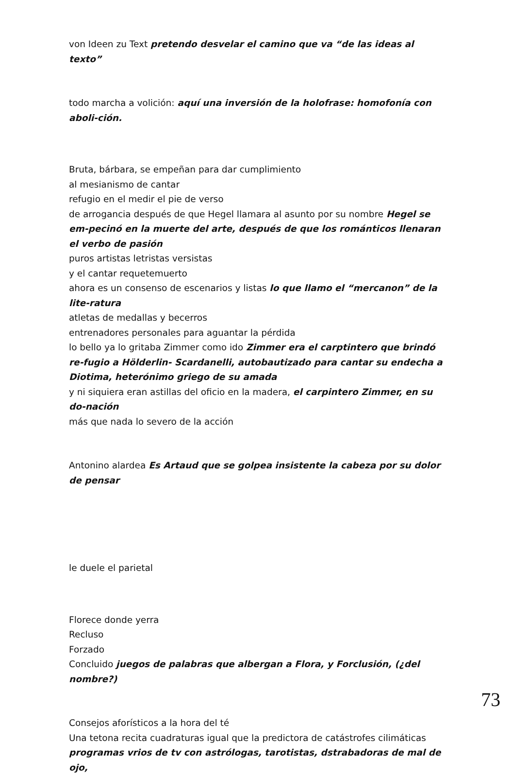von Ideen zu Text pretendo desvelar el camino que va “de las ideas al texto”
todo marcha a volición: aquí una inversión de la holofrase: homofonía con aboli-ción.
Bruta, bárbara, se empeñan para dar cumplimiento
al mesianismo de cantar
refugio en el medir el pie de verso
de arrogancia después de que Hegel llamara al asunto por su nombre Hegel se em-pecinó en la muerte del arte, después de que los románticos llenaran el verbo de pasión
puros artistas letristas versistas
y el cantar requetemuerto
ahora es un consenso de escenarios y listas lo que llamo el “mercanon” de la lite-ratura
atletas de medallas y becerros
entrenadores personales para aguantar la pérdida
lo bello ya lo gritaba Zimmer como ido Zimmer era el carptintero que brindó re-fugio a Hölderlin- Scardanelli, autobautizado para cantar su endecha a Diotima, heterónimo griego de su amada
y ni siquiera eran astillas del oficio en la madera, el carpintero Zimmer, en su do-nación
más que nada lo severo de la acción
Antonino alardea Es Artaud que se golpea insistente la cabeza por su dolor de pensar
le duele el parietal
Florece donde yerra
Recluso
Forzado
Concluido juegos de palabras que albergan a Flora, y Forclusión, (¿del nombre?)
Consejos aforísticos a la hora del té
Una tetona recita cuadraturas igual que la predictora de catástrofes cilimáticas programas vrios de tv con astrólogas, tarotistas, dstrabadoras de mal de ojo,
73